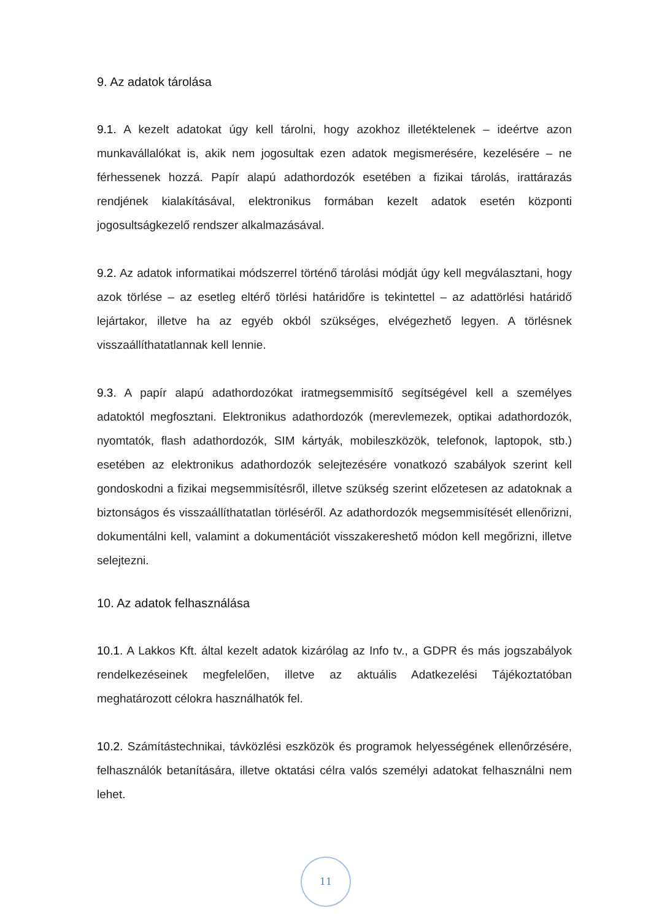9. Az adatok tárolása
9.1. A kezelt adatokat úgy kell tárolni, hogy azokhoz illetéktelenek – ideértve azon munkavállalókat is, akik nem jogosultak ezen adatok megismerésére, kezelésére – ne férhessenek hozzá. Papír alapú adathordozók esetében a fizikai tárolás, irattárazás rendjének kialakításával, elektronikus formában kezelt adatok esetén központi jogosultságkezelő rendszer alkalmazásával.
9.2. Az adatok informatikai módszerrel történő tárolási módját úgy kell megválasztani, hogy azok törlése – az esetleg eltérő törlési határidőre is tekintettel – az adattörlési határidő lejártakor, illetve ha az egyéb okból szükséges, elvégezhető legyen. A törlésnek visszaállíthatatlannak kell lennie.
9.3. A papír alapú adathordozókat iratmegsemmisítő segítségével kell a személyes adatoktól megfosztani. Elektronikus adathordozók (merevlemezek, optikai adathordozók, nyomtatók, flash adathordozók, SIM kártyák, mobileszközök, telefonok, laptopok, stb.) esetében az elektronikus adathordozók selejtezésére vonatkozó szabályok szerint kell gondoskodni a fizikai megsemmisítésről, illetve szükség szerint előzetesen az adatoknak a biztonságos és visszaállíthatatlan törléséről. Az adathordozók megsemmisítését ellenőrizni, dokumentálni kell, valamint a dokumentációt visszakereshető módon kell megőrizni, illetve selejtezni.
10. Az adatok felhasználása
10.1. A Lakkos Kft. által kezelt adatok kizárólag az Info tv., a GDPR és más jogszabályok rendelkezéseinek megfelelően, illetve az aktuális Adatkezelési Tájékoztatóban meghatározott célokra használhatók fel.
10.2. Számítástechnikai, távközlési eszközök és programok helyességének ellenőrzésére, felhasználók betanítására, illetve oktatási célra valós személyi adatokat felhasználni nem lehet.
11